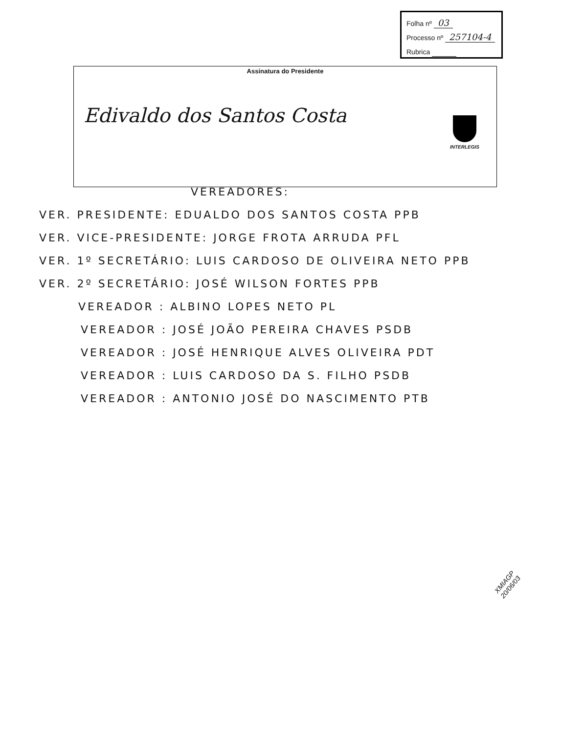Folha nº 03
Processo nº 257104-4
Rubrica
Assinatura do Presidente
Edivaldo dos Santos Costa
INTERLEGIS
VEREADORES:
VER. PRESIDENTE: EDUALDO DOS SANTOS COSTA PPB
VER. VICE-PRESIDENTE: JORGE FROTA ARRUDA PFL
VER. 1º SECRETÁRIO: LUIS CARDOSO DE OLIVEIRA NETO PPB
VER. 2º SECRETÁRIO: JOSÉ WILSON FORTES PPB
VEREADOR : ALBINO LOPES NETO PL
VEREADOR : JOSÉ JOÃO PEREIRA CHAVES PSDB
VEREADOR : JOSÉ HENRIQUE ALVES OLIVEIRA PDT
VEREADOR : LUIS CARDOSO DA S. FILHO PSDB
VEREADOR : ANTONIO JOSÉ DO NASCIMENTO PTB
XMIAGP
20/06/03